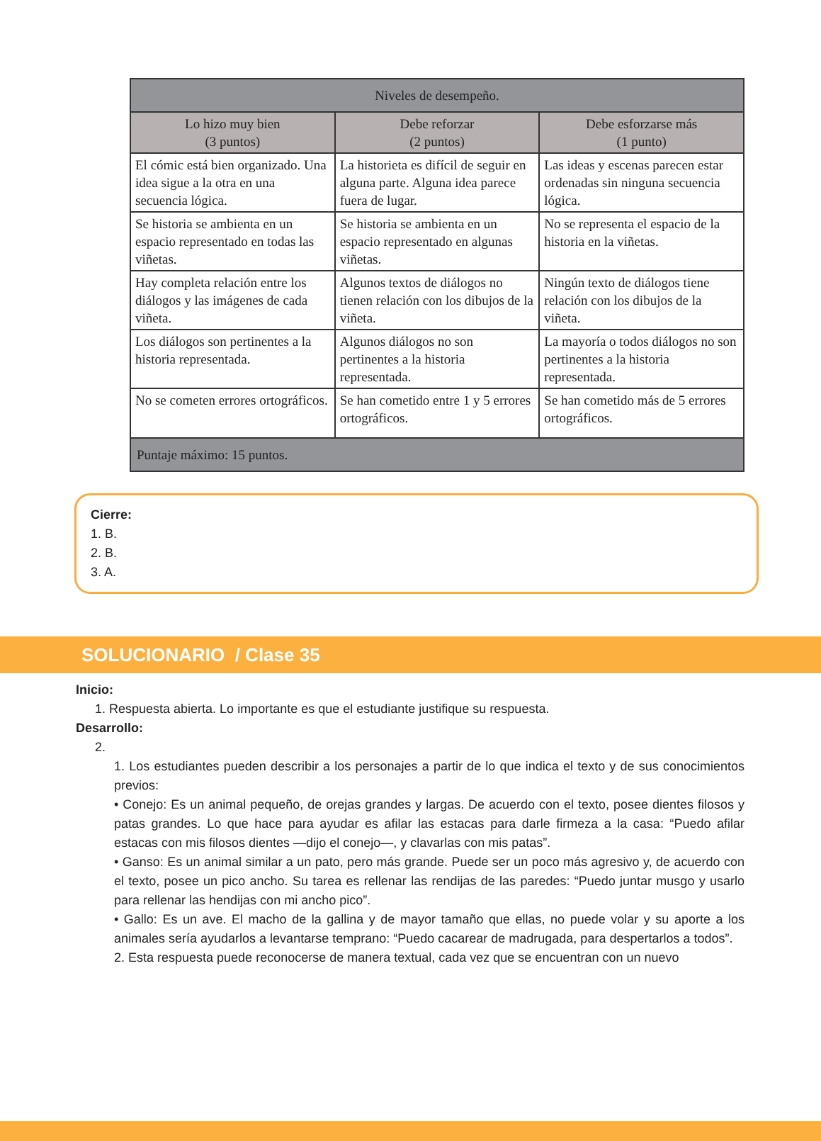| Niveles de desempeño. | | |
| --- | --- | --- |
| Lo hizo muy bien (3 puntos) | Debe reforzar (2 puntos) | Debe esforzarse más (1 punto) |
| El cómic está bien organizado. Una idea sigue a la otra en una secuencia lógica. | La historieta es difícil de seguir en alguna parte. Alguna idea parece fuera de lugar. | Las ideas y escenas parecen estar ordenadas sin ninguna secuencia lógica. |
| Se historia se ambienta en un espacio representado en todas las viñetas. | Se historia se ambienta en un espacio representado en algunas viñetas. | No se representa el espacio de la historia en la viñetas. |
| Hay completa relación entre los diálogos y las imágenes de cada viñeta. | Algunos textos de diálogos no tienen relación con los dibujos de la viñeta. | Ningún texto de diálogos tiene relación con los dibujos de la viñeta. |
| Los diálogos son pertinentes a la historia representada. | Algunos diálogos no son pertinentes a la historia representada. | La mayoría o todos diálogos no son pertinentes a la historia representada. |
| No se cometen errores ortográficos. | Se han cometido entre 1 y 5 errores ortográficos. | Se han cometido más de 5 errores ortográficos. |
| Puntaje máximo: 15 puntos. | | |
Cierre:
1. B.
2. B.
3. A.
SOLUCIONARIO / Clase 35
Inicio:
1. Respuesta abierta. Lo importante es que el estudiante justifique su respuesta.
Desarrollo:
2.
1. Los estudiantes pueden describir a los personajes a partir de lo que indica el texto y de sus conocimientos previos:
• Conejo: Es un animal pequeño, de orejas grandes y largas. De acuerdo con el texto, posee dientes filosos y patas grandes. Lo que hace para ayudar es afilar las estacas para darle firmeza a la casa: “Puedo afilar estacas con mis filosos dientes —dijo el conejo—, y clavarlas con mis patas”.
• Ganso: Es un animal similar a un pato, pero más grande. Puede ser un poco más agresivo y, de acuerdo con el texto, posee un pico ancho. Su tarea es rellenar las rendijas de las paredes: “Puedo juntar musgo y usarlo para rellenar las hendijas con mi ancho pico”.
• Gallo: Es un ave. El macho de la gallina y de mayor tamaño que ellas, no puede volar y su aporte a los animales sería ayudarlos a levantarse temprano: “Puedo cacarear de madrugada, para despertarlos a todos”.
2. Esta respuesta puede reconocerse de manera textual, cada vez que se encuentran con un nuevo